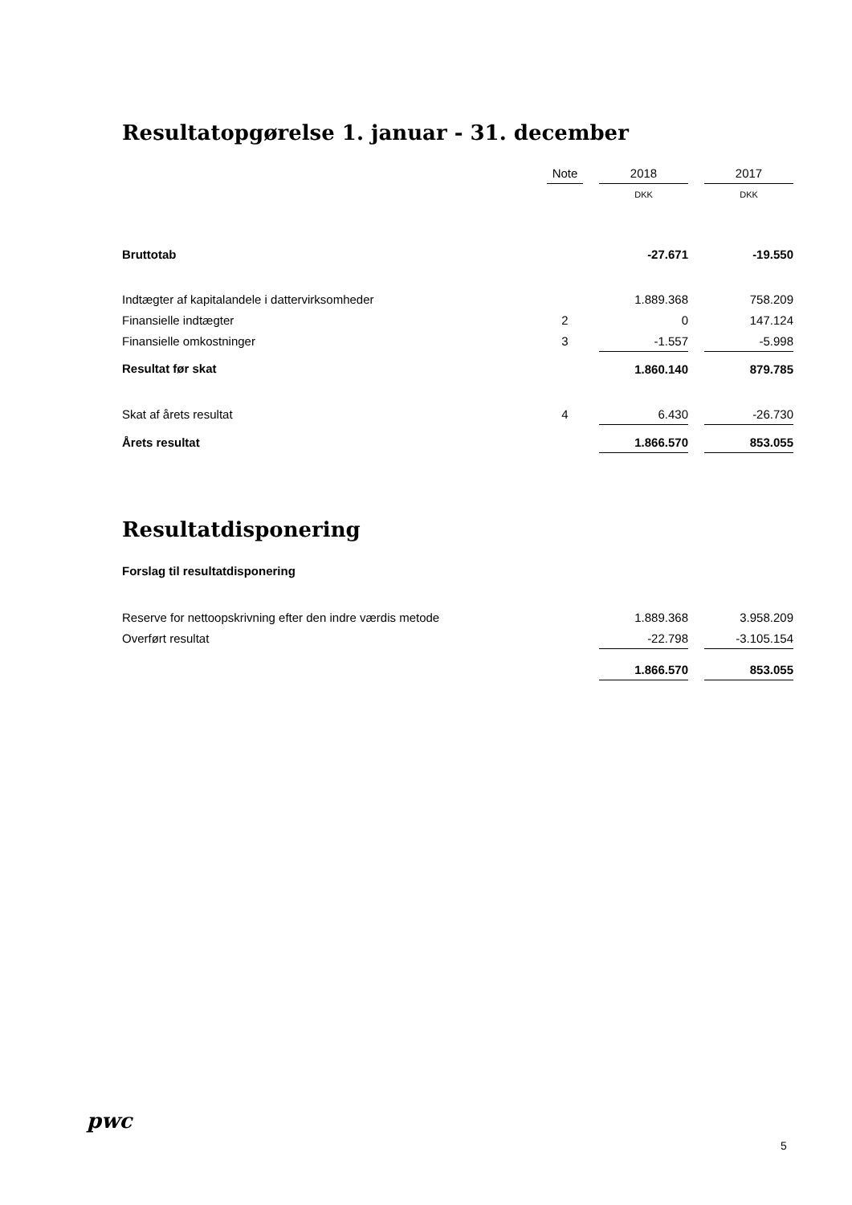Resultatopgørelse 1. januar - 31. december
| | Note | | 2018 | | 2017 |
| --- | --- | --- | --- | --- | --- |
| | | | DKK | | DKK |
| Bruttotab | | | -27.671 | | -19.550 |
| Indtægter af kapitalandele i dattervirksomheder | | | 1.889.368 | | 758.209 |
| Finansielle indtægter | 2 | | 0 | | 147.124 |
| Finansielle omkostninger | 3 | | -1.557 | | -5.998 |
| Resultat før skat | | | 1.860.140 | | 879.785 |
| Skat af årets resultat | 4 | | 6.430 | | -26.730 |
| Årets resultat | | | 1.866.570 | | 853.055 |
Resultatdisponering
Forslag til resultatdisponering
| Reserve for nettoopskrivning efter den indre værdis metode | | | 1.889.368 | | 3.958.209 |
| Overført resultat | | | -22.798 | | -3.105.154 |
| | | | 1.866.570 | | 853.055 |
pwc
5